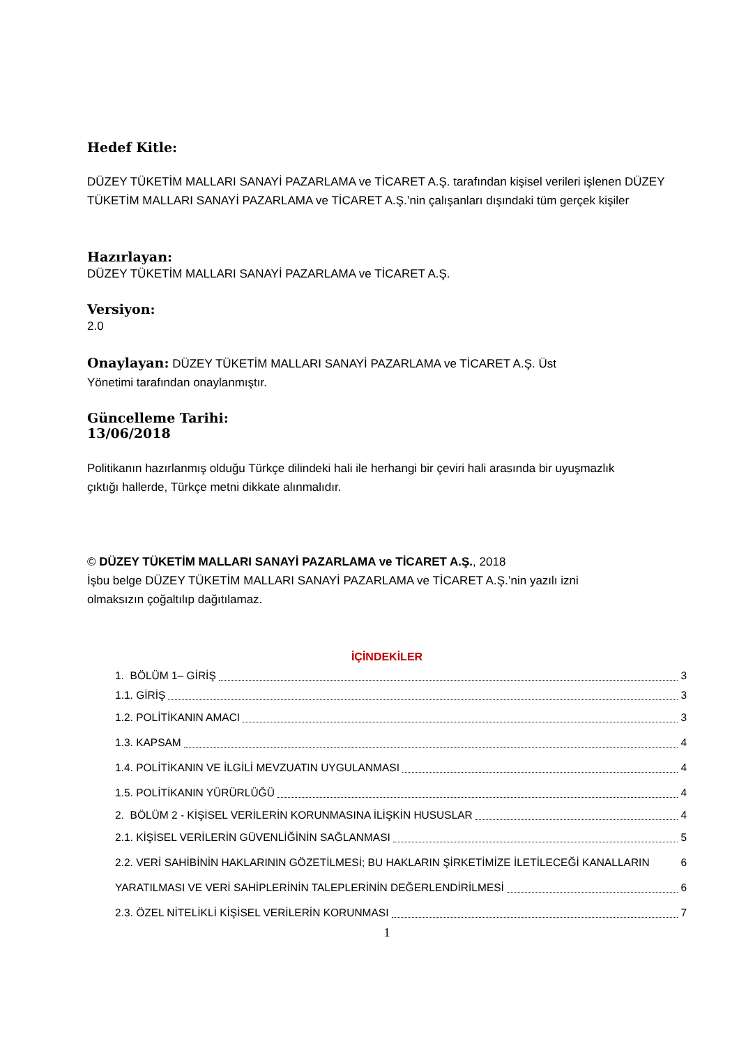Hedef Kitle:
DÜZEY TÜKETİM MALLARI SANAYİ PAZARLAMA ve TİCARET A.Ş. tarafından kişisel verileri işlenen DÜZEY TÜKETİM MALLARI SANAYİ PAZARLAMA ve TİCARET A.Ş.’nin çalışanları dışındaki tüm gerçek kişiler
Hazırlayan:
DÜZEY TÜKETİM MALLARI SANAYİ PAZARLAMA ve TİCARET A.Ş.
Versiyon:
2.0
Onaylayan: DÜZEY TÜKETİM MALLARI SANAYİ PAZARLAMA ve TİCARET A.Ş. Üst Yönetimi tarafından onaylanmıştır.
Güncelleme Tarihi:
13/06/2018
Politikanın hazırlanmış olduğu Türkçe dilindeki hali ile herhangi bir çeviri hali arasında bir uyuşmazlık çıktığı hallerde, Türkçe metni dikkate alınmalıdır.
© DÜZEY TÜKETİM MALLARI SANAYİ PAZARLAMA ve TİCARET A.Ş., 2018
İşbu belge DÜZEY TÜKETİM MALLARI SANAYİ PAZARLAMA ve TİCARET A.Ş.’nin yazılı izni olmaksızın çoğaltılıp dağıtılamaz.
İÇİNDEKİLER
1. BÖLÜM 1– GİRİŞ 3
1.1. GİRİŞ 3
1.2. POLİTİKANIN AMACI 3
1.3. KAPSAM 4
1.4. POLİTİKANIN VE İLGİLİ MEVZUATIN UYGULANMASI 4
1.5. POLİTİKANIN YÜRÜRLÜĞÜ 4
2. BÖLÜM 2 - KİŞİSEL VERİLERİN KORUNMASINA İLİŞKİN HUSUSLAR 4
2.1. KİŞİSEL VERİLERİN GÜVENLİĞİNİN SAĞLANMASI 5
2.2. VERİ SAHİBİNİN HAKLARININ GÖZETİLMESİ; BU HAKLARIN ŞİRKETİMİZE İLETİLECEĞİ KANALLARIN 6
YARATILMASI VE VERİ SAHİPLERİNİN TALEPLERİNİN DEĞERLENDİRİLMESİ 6
2.3. ÖZEL NİTELİKLİ KİŞİSEL VERİLERİN KORUNMASI 7
1